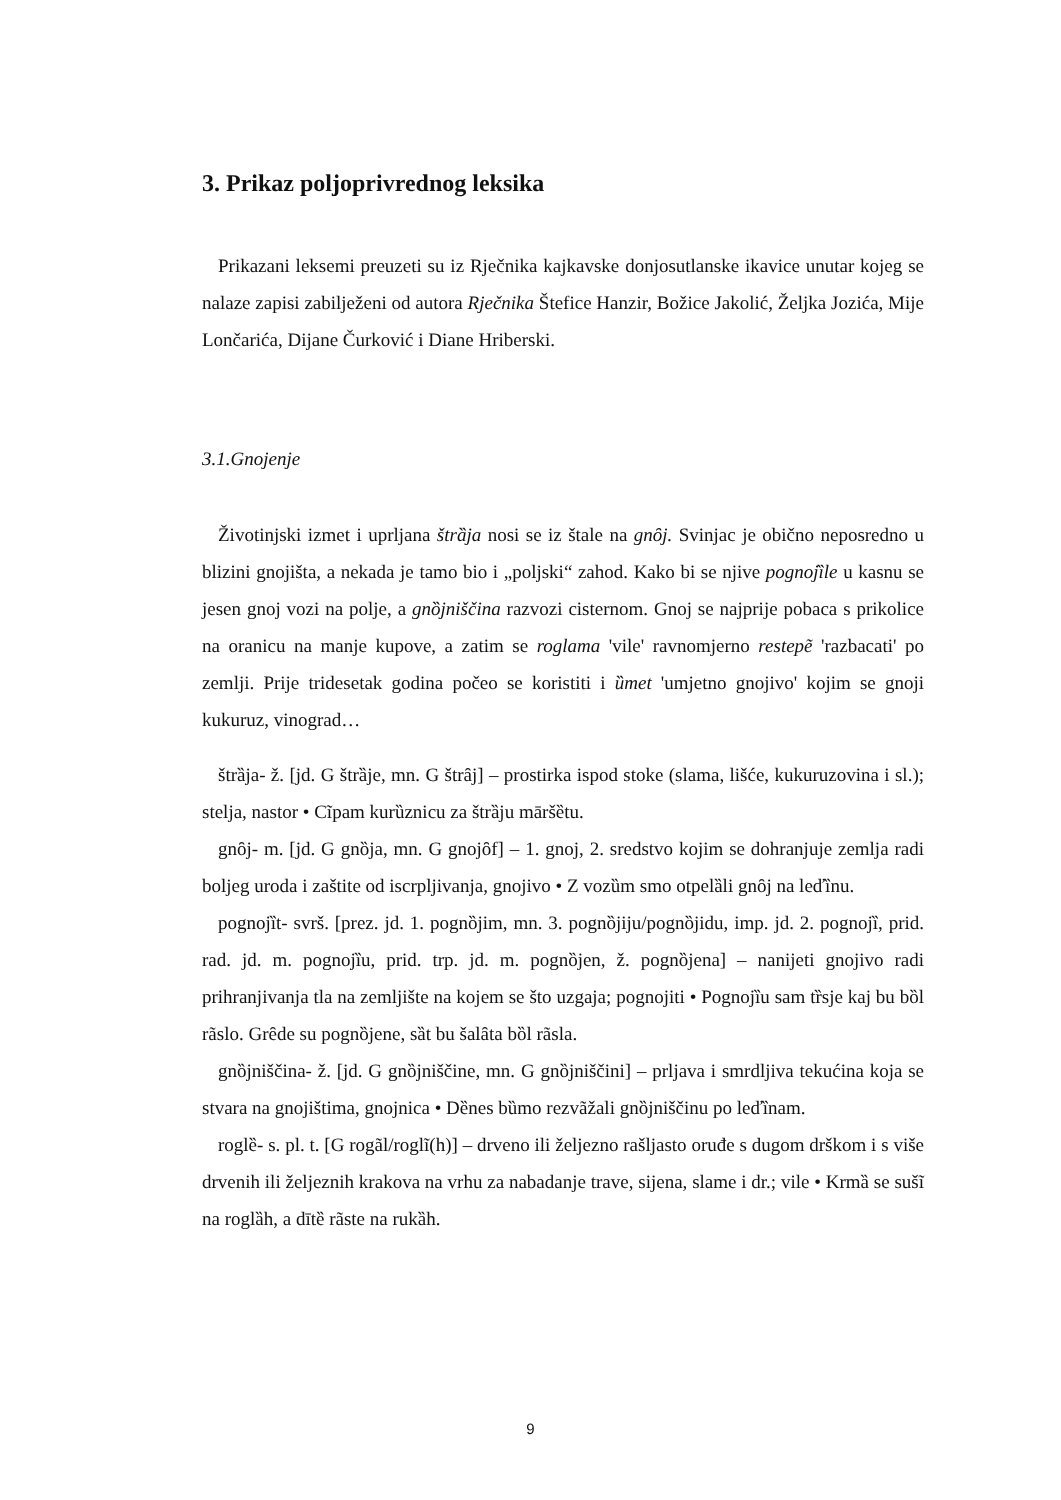3. Prikaz poljoprivrednog leksika
Prikazani leksemi preuzeti su iz Rječnika kajkavske donjosutlanske ikavice unutar kojeg se nalaze zapisi zabilježeni od autora Rječnika Štefice Hanzir, Božice Jakolić, Željka Jozića, Mije Lončarića, Dijane Čurković i Diane Hriberski.
3.1.Gnojenje
Životinjski izmet i uprljana štrȁja nosi se iz štale na gnȏj. Svinjac je obično neposredno u blizini gnojišta, a nekada je tamo bio i „poljski“ zahod. Kako bi se njive pognojȉle u kasnu se jesen gnoj vozi na polje, a gnȍjniščina razvozi cisternom. Gnoj se najprije pobaca s prikolice na oranicu na manje kupove, a zatim se roglama 'vile' ravnomjerno restepẽ 'razbacati' po zemlji. Prije tridesetak godina počeo se koristiti i ȕmet 'umjetno gnojivo' kojim se gnoji kukuruz, vinograd…
štrȁja- ž. [jd. G štrȁje, mn. G štrȃj] – prostirka ispod stoke (slama, lišće, kukuruzovina i sl.); stelja, nastor • Cĩpam kurȕznicu za štrȁju māršȅtu.
gnȏj- m. [jd. G gnȍja, mn. G gnojȏf] – 1. gnoj, 2. sredstvo kojim se dohranjuje zemlja radi boljeg uroda i zaštite od iscrpljivanja, gnojivo • Z vozȕm smo otpelȁli gnȏj na leďȉnu.
pognojȉt- svrš. [prez. jd. 1. pognȍjim, mn. 3. pognȍjiju/pognȍjidu, imp. jd. 2. pognojȉ, prid. rad. jd. m. pognojȉu, prid. trp. jd. m. pognȍjen, ž. pognȍjena] – nanijeti gnojivo radi prihranjivanja tla na zemljište na kojem se što uzgaja; pognojiti • Pognojȉu sam tȑsje kaj bu bȍl rãslo. Grȇde su pognȍjene, sȁt bu šalȃta bȍl rãsla.
gnȍjniščina- ž. [jd. G gnȍjniščine, mn. G gnȍjniščini] – prljava i smrdljiva tekućina koja se stvara na gnojištima, gnojnica • Dȅnes bȕmo rezvãžali gnȍjniščinu po leďȉnam.
roglȅ- s. pl. t. [G rogãl/roglĩ(h)] – drveno ili željezno rašljasto oruđe s dugom drškom i s više drvenih ili željeznih krakova na vrhu za nabadanje trave, sijena, slame i dr.; vile • Krmȁ se sušĩ na roglȁh, a dītȅ rãste na rukȁh.
9